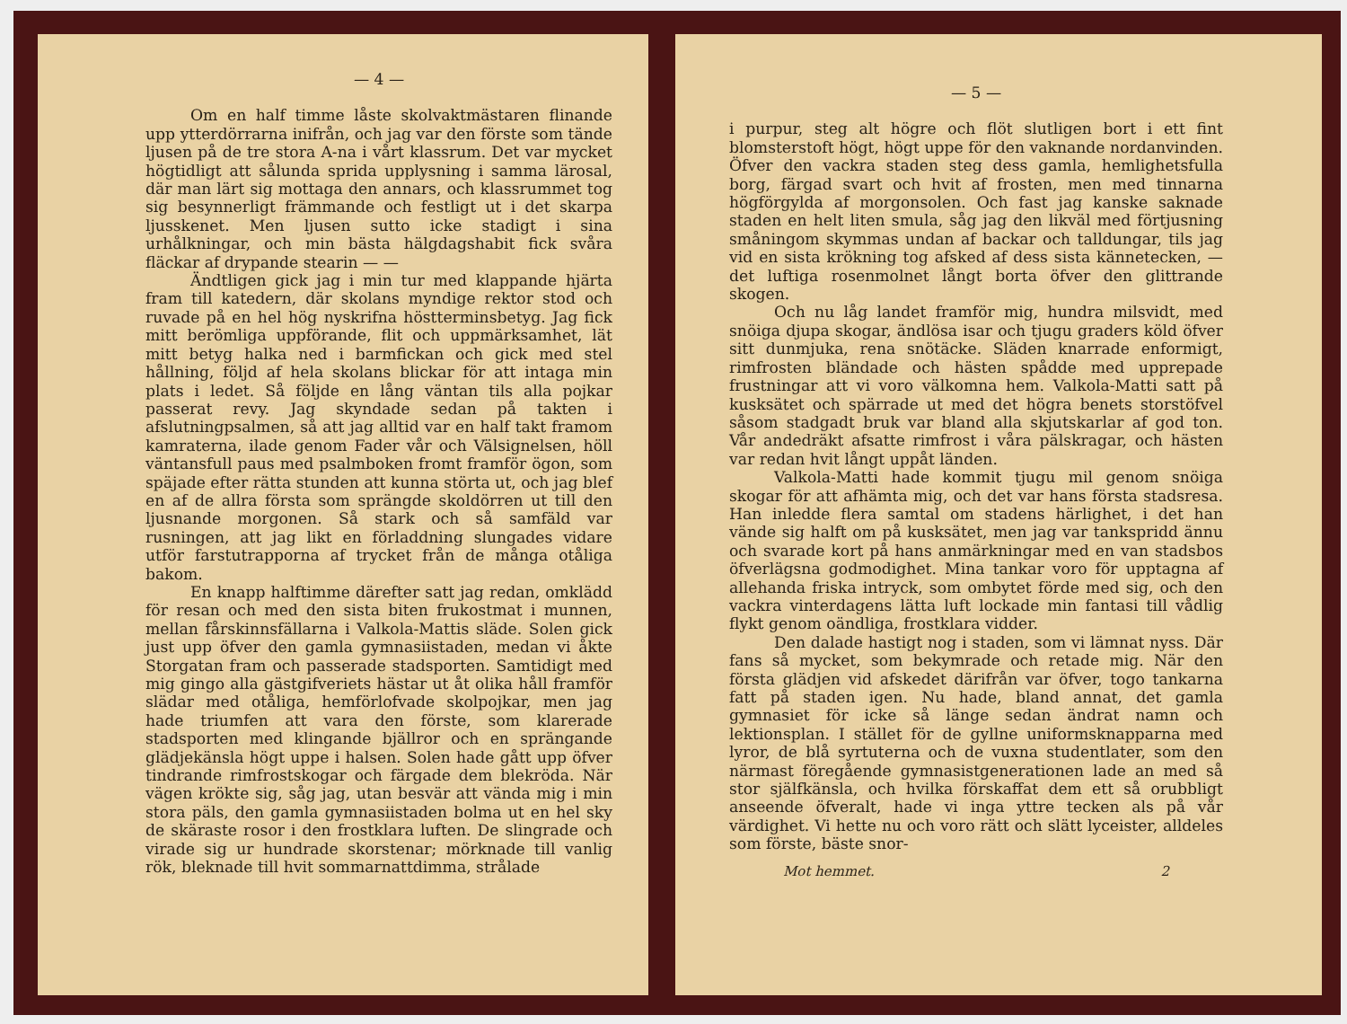— 4 —
Om en half timme låste skolvaktmästaren flinande upp ytterdörrarna inifrån, och jag var den förste som tände ljusen på de tre stora A-na i vårt klassrum. Det var mycket högtidligt att sålunda sprida upplysning i samma lärosal, där man lärt sig mottaga den annars, och klassrummet tog sig besynnerligt främmande och festligt ut i det skarpa ljusskenet. Men ljusen sutto icke stadigt i sina urhålkningar, och min bästa hälgdagshabit fick svåra fläckar af drypande stearin — —
Ändtligen gick jag i min tur med klappande hjärta fram till katedern, där skolans myndige rektor stod och ruvade på en hel hög nyskrifna höstterminsbetyg. Jag fick mitt berömliga uppförande, flit och uppmärksamhet, lät mitt betyg halka ned i barmfickan och gick med stel hållning, följd af hela skolans blickar för att intaga min plats i ledet. Så följde en lång väntan tils alla pojkar passerat revy. Jag skyndade sedan på takten i afslutningpsalmen, så att jag alltid var en half takt framom kamraterna, ilade genom Fader vår och Välsignelsen, höll väntansfull paus med psalmboken fromt framför ögon, som späjade efter rätta stunden att kunna störta ut, och jag blef en af de allra första som sprängde skoldörren ut till den ljusnande morgonen. Så stark och så samfäld var rusningen, att jag likt en förladdning slungades vidare utför farstutrapporna af trycket från de många otåliga bakom.
En knapp halftimme därefter satt jag redan, omklädd för resan och med den sista biten frukostmat i munnen, mellan fårskinnsfällarna i Valkola-Mattis släde. Solen gick just upp öfver den gamla gymnasiistaden, medan vi åkte Storgatan fram och passerade stadsporten. Samtidigt med mig gingo alla gästgifveriets hästar ut åt olika håll framför slädar med otåliga, hemförlofvade skolpojkar, men jag hade triumfen att vara den förste, som klarerade stadsporten med klingande bjällror och en sprängande glädjekänsla högt uppe i halsen. Solen hade gått upp öfver tindrande rimfrostskogar och färgade dem blekröda. När vägen krökte sig, såg jag, utan besvär att vända mig i min stora päls, den gamla gymnasiistaden bolma ut en hel sky de skäraste rosor i den frostklara luften. De slingrade och virade sig ur hundrade skorstenar; mörknade till vanlig rök, bleknade till hvit sommarnattdimma, strålade
— 5 —
i purpur, steg alt högre och flöt slutligen bort i ett fint blomsterstoft högt, högt uppe för den vaknande nordanvinden. Öfver den vackra staden steg dess gamla, hemlighetsfulla borg, färgad svart och hvit af frosten, men med tinnarna högförgylda af morgonsolen. Och fast jag kanske saknade staden en helt liten smula, såg jag den likväl med förtjusning småningom skymmas undan af backar och talldungar, tils jag vid en sista krökning tog afsked af dess sista kännetecken, — det luftiga rosenmolnet långt borta öfver den glittrande skogen.
Och nu låg landet framför mig, hundra milsvidt, med snöiga djupa skogar, ändlösa isar och tjugu graders köld öfver sitt dunmjuka, rena snötäcke. Släden knarrade enformigt, rimfrosten bländade och hästen spådde med upprepade frustningar att vi voro välkomna hem. Valkola-Matti satt på kusksätet och spärrade ut med det högra benets storstöfvel såsom stadgadt bruk var bland alla skjutskarlar af god ton. Vår andedräkt afsatte rimfrost i våra pälskragar, och hästen var redan hvit långt uppåt länden.
Valkola-Matti hade kommit tjugu mil genom snöiga skogar för att afhämta mig, och det var hans första stadsresa. Han inledde flera samtal om stadens härlighet, i det han vände sig halft om på kusksätet, men jag var tankspridd ännu och svarade kort på hans anmärkningar med en van stadsbos öfverlägsna godmodighet. Mina tankar voro för upptagna af allehanda friska intryck, som ombytet förde med sig, och den vackra vinterdagens lätta luft lockade min fantasi till vådlig flykt genom oändliga, frostklara vidder.
Den dalade hastigt nog i staden, som vi lämnat nyss. Där fans så mycket, som bekymrade och retade mig. När den första glädjen vid afskedet därifrån var öfver, togo tankarna fatt på staden igen. Nu hade, bland annat, det gamla gymnasiet för icke så länge sedan ändrat namn och lektionsplan. I stället för de gyllne uniformsknapparna med lyror, de blå syrtuterna och de vuxna studentlater, som den närmast föregående gymnasistgenerationen lade an med så stor själfkänsla, och hvilka förskaffat dem ett så orubbligt anseende öfveralt, hade vi inga yttre tecken als på vår värdighet. Vi hette nu och voro rätt och slätt lyceister, alldeles som förste, bäste snor-
Mot hemmet. 2